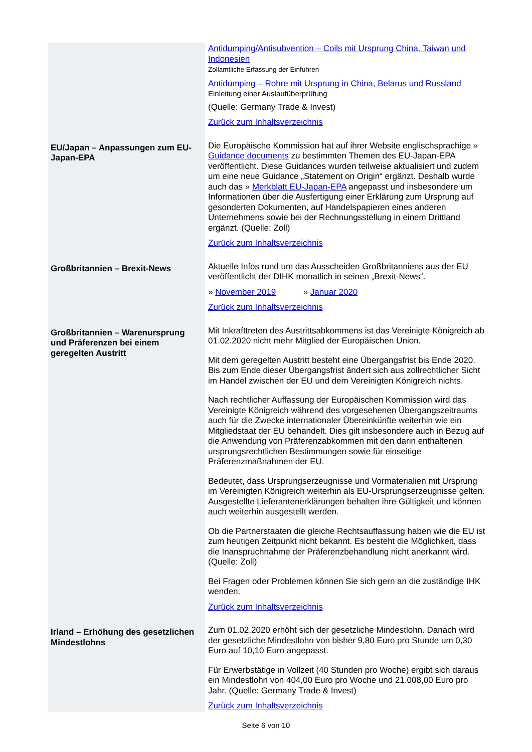| | Antidumping/Antisubvention – Coils mit Ursprung China, Taiwan und Indonesien Zollamtliche Erfassung der Einfuhren Antidumping – Rohre mit Ursprung in China, Belarus und Russland Einleitung einer Auslaufüberprüfung (Quelle: Germany Trade & Invest) Zurück zum Inhaltsverzeichnis |
| EU/Japan – Anpassungen zum EU-Japan-EPA | Die Europäische Kommission hat auf ihrer Website englischsprachige » Guidance documents zu bestimmten Themen des EU-Japan-EPA veröffentlicht. Diese Guidances wurden teilweise aktualisiert und zudem um eine neue Guidance „Statement on Origin“ ergänzt. Deshalb wurde auch das » Merkblatt EU-Japan-EPA angepasst und insbesondere um Informationen über die Ausfertigung einer Erklärung zum Ursprung auf gesonderten Dokumenten, auf Handelspapieren eines anderen Unternehmens sowie bei der Rechnungsstellung in einem Drittland ergänzt. (Quelle: Zoll) Zurück zum Inhaltsverzeichnis |
| Großbritannien – Brexit-News | Aktuelle Infos rund um das Ausscheiden Großbritanniens aus der EU veröffentlicht der DIHK monatlich in seinen „Brexit-News“. » November 2019 » Januar 2020 Zurück zum Inhaltsverzeichnis |
| Großbritannien – Warenursprung und Präferenzen bei einem geregelten Austritt | Mit Inkrafttreten des Austrittsabkommens ist das Vereinigte Königreich ab 01.02.2020 nicht mehr Mitglied der Europäischen Union. Mit dem geregelten Austritt besteht eine Übergangsfrist bis Ende 2020. Bis zum Ende dieser Übergangsfrist ändert sich aus zollrechtlicher Sicht im Handel zwischen der EU und dem Vereinigten Königreich nichts. Nach rechtlicher Auffassung der Europäischen Kommission wird das Vereinigte Königreich während des vorgesehenen Übergangszeitraums auch für die Zwecke internationaler Übereinkünfte weiterhin wie ein Mitgliedstaat der EU behandelt. Dies gilt insbesondere auch in Bezug auf die Anwendung von Präferenzabkommen mit den darin enthaltenen ursprungsrechtlichen Bestimmungen sowie für einseitige Präferenzmaßnahmen der EU. Bedeutet, dass Ursprungserzeugnisse und Vormaterialien mit Ursprung im Vereinigten Königreich weiterhin als EU-Ursprungserzeugnisse gelten. Ausgestellte Lieferantenerklärungen behalten ihre Gültigkeit und können auch weiterhin ausgestellt werden. Ob die Partnerstaaten die gleiche Rechtsauffassung haben wie die EU ist zum heutigen Zeitpunkt nicht bekannt. Es besteht die Möglichkeit, dass die Inanspruchnahme der Präferenzbehandlung nicht anerkannt wird. (Quelle: Zoll) Bei Fragen oder Problemen können Sie sich gern an die zuständige IHK wenden. Zurück zum Inhaltsverzeichnis |
| Irland – Erhöhung des gesetzlichen Mindestlohns | Zum 01.02.2020 erhöht sich der gesetzliche Mindestlohn. Danach wird der gesetzliche Mindestlohn von bisher 9,80 Euro pro Stunde um 0,30 Euro auf 10,10 Euro angepasst. Für Erwerbstätige in Vollzeit (40 Stunden pro Woche) ergibt sich daraus ein Mindestlohn von 404,00 Euro pro Woche und 21.008,00 Euro pro Jahr. (Quelle: Germany Trade & Invest) Zurück zum Inhaltsverzeichnis |
Seite 6 von 10